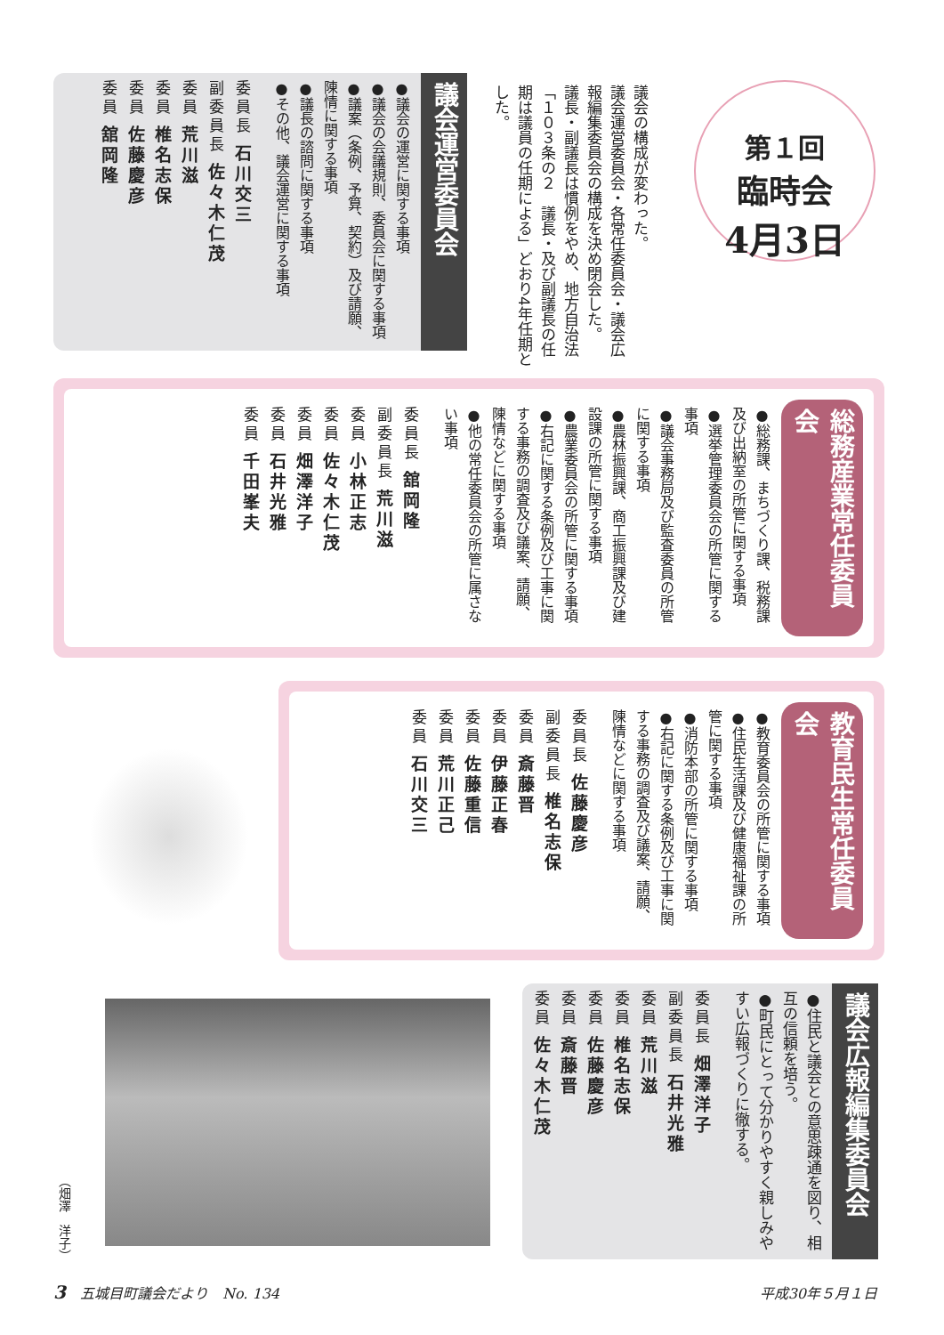第１回
臨時会
4月3日
議会の構成が変わった。
議会運営委員会・各常任委員会・議会広報編集委員会の構成を決め閉会した。
議長・副議長は慣例をやめ、地方自治法「１０３条の２　議長・及び副議長の任期は議員の任期による」どおり4年任期とした。
議会運営委員会
●議会の運営に関する事項
●議会の会議規則、委員会に関する事項
●議案（条例、予算、契約）及び請願、陳情に関する事項
●議長の諮問に関する事項
●その他、議会運営に関する事項
委員長 石川交三
副委員長 佐々木仁茂
委員 荒川滋
委員 椎名志保
委員 佐藤慶彦
委員 舘岡隆
総務産業常任委員会
●総務課、まちづくり課、税務課及び出納室の所管に関する事項
●選挙管理委員会の所管に関する事項
●議会事務局及び監査委員の所管に関する事項
●農林振興課、商工振興課及び建設課の所管に関する事項
●農業委員会の所管に関する事項
●右記に関する条例及び工事に関する事務の調査及び議案、請願、陳情などに関する事項
●他の常任委員会の所管に属さない事項
委員長 舘岡隆
副委員長 荒川滋
委員 小林正志
委員 佐々木仁茂
委員 畑澤洋子
委員 石井光雅
委員 千田峯夫
教育民生常任委員会
●教育委員会の所管に関する事項
●住民生活課及び健康福祉課の所管に関する事項
●消防本部の所管に関する事項
●右記に関する条例及び工事に関する事務の調査及び議案、請願、陳情などに関する事項
委員長 佐藤慶彦
副委員長 椎名志保
委員 斎藤晋
委員 伊藤正春
委員 佐藤重信
委員 荒川正己
委員 石川交三
（畑澤　洋子）
議会広報編集委員会
●住民と議会との意思疎通を図り、相互の信頼を培う。
●町民にとって分かりやすく親しみやすい広報づくりに徹する。
委員長 畑澤洋子
副委員長 石井光雅
委員 荒川滋
委員 椎名志保
委員 佐藤慶彦
委員 斎藤晋
委員 佐々木仁茂
3　五城目町議会だより　No. 134 平成30年５月１日